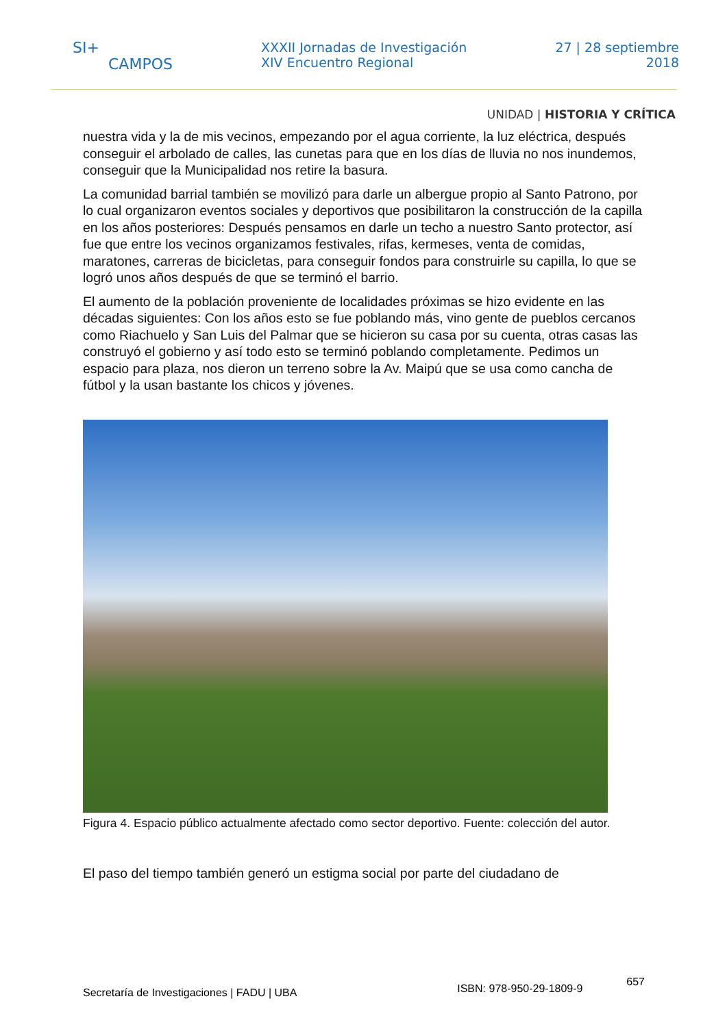SI+
CAMPOS
XXXII Jornadas de Investigación
XIV Encuentro Regional
27 | 28 septiembre
2018
UNIDAD | HISTORIA Y CRÍTICA
nuestra vida y la de mis vecinos, empezando por el agua corriente, la luz eléctrica, después conseguir el arbolado de calles, las cunetas para que en los días de lluvia no nos inundemos, conseguir que la Municipalidad nos retire la basura.
La comunidad barrial también se movilizó para darle un albergue propio al Santo Patrono, por lo cual organizaron eventos sociales y deportivos que posibilitaron la construcción de la capilla en los años posteriores: Después pensamos en darle un techo a nuestro Santo protector, así fue que entre los vecinos organizamos festivales, rifas, kermeses, venta de comidas, maratones, carreras de bicicletas, para conseguir fondos para construirle su capilla, lo que se logró unos años después de que se terminó el barrio.
El aumento de la población proveniente de localidades próximas se hizo evidente en las décadas siguientes: Con los años esto se fue poblando más, vino gente de pueblos cercanos como Riachuelo y San Luis del Palmar que se hicieron su casa por su cuenta, otras casas las construyó el gobierno y así todo esto se terminó poblando completamente. Pedimos un espacio para plaza, nos dieron un terreno sobre la Av. Maipú que se usa como cancha de fútbol y la usan bastante los chicos y jóvenes.
Figura 4. Espacio público actualmente afectado como sector deportivo. Fuente: colección del autor.
El paso del tiempo también generó un estigma social por parte del ciudadano de
Secretaría de Investigaciones | FADU | UBA ISBN: 978-950-29-1809-9 657